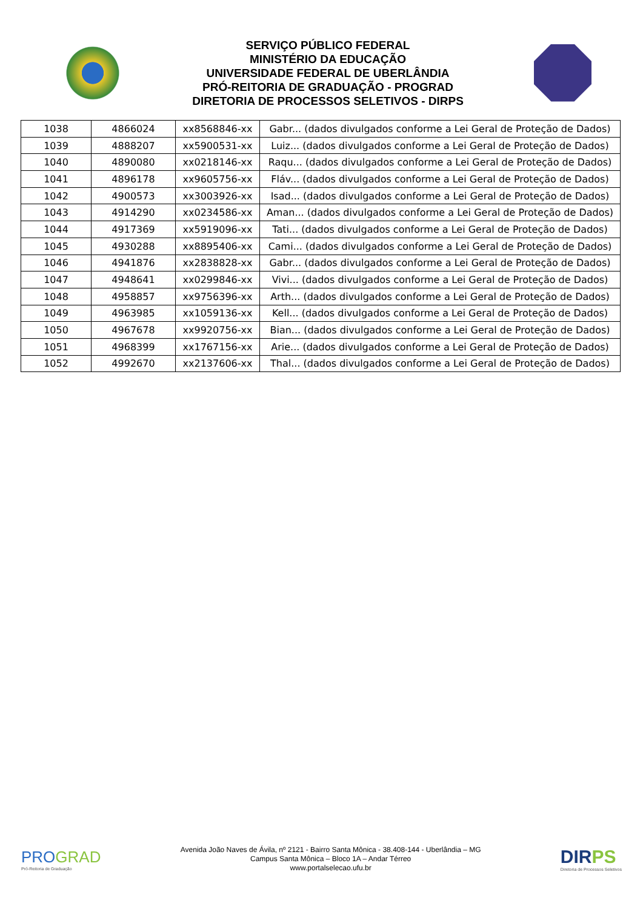SERVIÇO PÚBLICO FEDERAL
MINISTÉRIO DA EDUCAÇÃO
UNIVERSIDADE FEDERAL DE UBERLÂNDIA
PRÓ-REITORIA DE GRADUAÇÃO - PROGRAD
DIRETORIA DE PROCESSOS SELETIVOS - DIRPS
| 1038 | 4866024 | xx8568846-xx | Gabr... (dados divulgados conforme a Lei Geral de Proteção de Dados) |
| 1039 | 4888207 | xx5900531-xx | Luiz... (dados divulgados conforme a Lei Geral de Proteção de Dados) |
| 1040 | 4890080 | xx0218146-xx | Raqu... (dados divulgados conforme a Lei Geral de Proteção de Dados) |
| 1041 | 4896178 | xx9605756-xx | Fláv... (dados divulgados conforme a Lei Geral de Proteção de Dados) |
| 1042 | 4900573 | xx3003926-xx | Isad... (dados divulgados conforme a Lei Geral de Proteção de Dados) |
| 1043 | 4914290 | xx0234586-xx | Aman... (dados divulgados conforme a Lei Geral de Proteção de Dados) |
| 1044 | 4917369 | xx5919096-xx | Tati... (dados divulgados conforme a Lei Geral de Proteção de Dados) |
| 1045 | 4930288 | xx8895406-xx | Cami... (dados divulgados conforme a Lei Geral de Proteção de Dados) |
| 1046 | 4941876 | xx2838828-xx | Gabr... (dados divulgados conforme a Lei Geral de Proteção de Dados) |
| 1047 | 4948641 | xx0299846-xx | Vivi... (dados divulgados conforme a Lei Geral de Proteção de Dados) |
| 1048 | 4958857 | xx9756396-xx | Arth... (dados divulgados conforme a Lei Geral de Proteção de Dados) |
| 1049 | 4963985 | xx1059136-xx | Kell... (dados divulgados conforme a Lei Geral de Proteção de Dados) |
| 1050 | 4967678 | xx9920756-xx | Bian... (dados divulgados conforme a Lei Geral de Proteção de Dados) |
| 1051 | 4968399 | xx1767156-xx | Arie... (dados divulgados conforme a Lei Geral de Proteção de Dados) |
| 1052 | 4992670 | xx2137606-xx | Thal... (dados divulgados conforme a Lei Geral de Proteção de Dados) |
PROGRAD
Pró-Reitoria de Graduação
Avenida João Naves de Ávila, nº 2121 - Bairro Santa Mônica - 38.408-144 - Uberlândia – MG
Campus Santa Mônica – Bloco 1A – Andar Térreo
www.portalselecao.ufu.br
DIRPS
Diretoria de Processos Seletivos